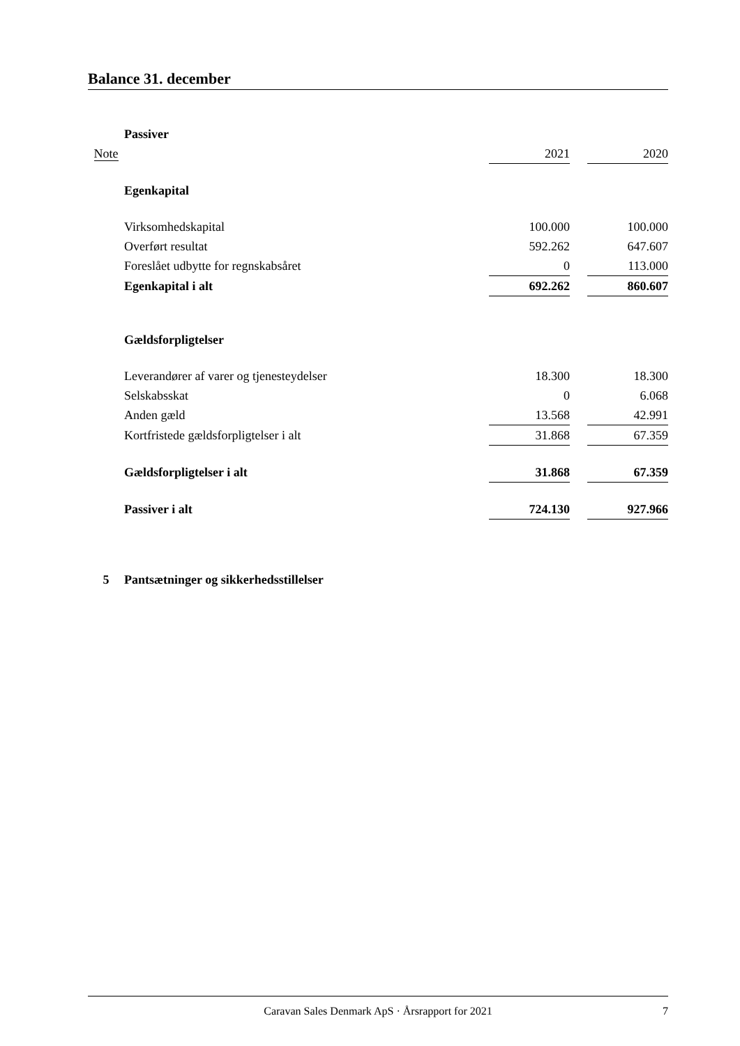Balance 31. december
| | Passiver | | | |
| Note | | 2021 | | 2020 |
| | Egenkapital | | | |
| | Virksomhedskapital | 100.000 | | 100.000 |
| | Overført resultat | 592.262 | | 647.607 |
| | Foreslået udbytte for regnskabsåret | 0 | | 113.000 |
| | Egenkapital i alt | 692.262 | | 860.607 |
| | Gældsforpligtelser | | | |
| | Leverandører af varer og tjenesteydelser | 18.300 | | 18.300 |
| | Selskabsskat | 0 | | 6.068 |
| | Anden gæld | 13.568 | | 42.991 |
| | Kortfristede gældsforpligtelser i alt | 31.868 | | 67.359 |
| | Gældsforpligtelser i alt | 31.868 | | 67.359 |
| | Passiver i alt | 724.130 | | 927.966 |
| 5 | Pantsætninger og sikkerhedsstillelser | | | |
Caravan Sales Denmark ApS · Årsrapport for 2021 7